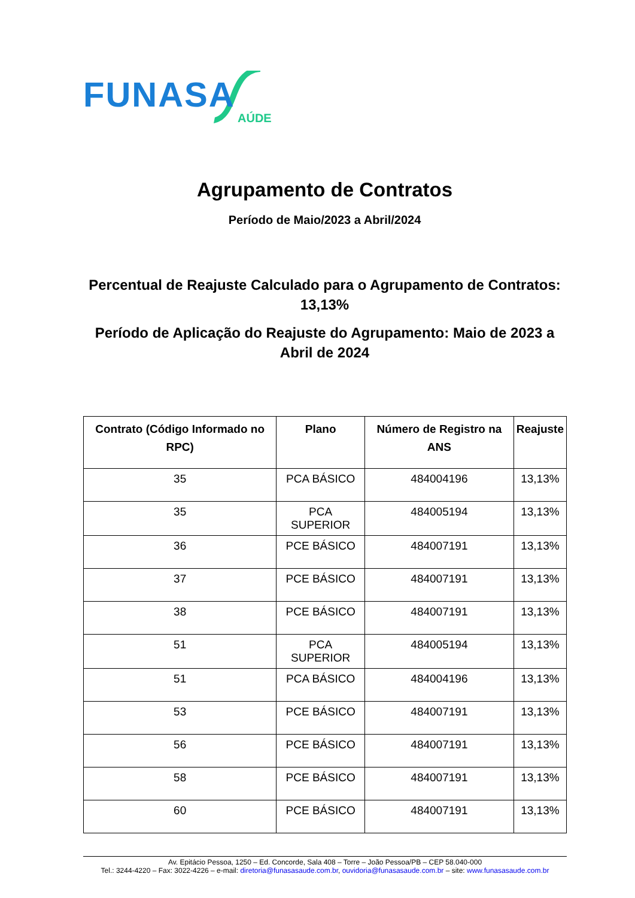FUNASA
AÚDE
Agrupamento de Contratos
Período de Maio/2023 a Abril/2024
Percentual de Reajuste Calculado para o Agrupamento de Contratos: 13,13%
Período de Aplicação do Reajuste do Agrupamento: Maio de 2023 a Abril de 2024
| Contrato (Código Informado no RPC) | Plano | Número de Registro na ANS | Reajuste |
| --- | --- | --- | --- |
| 35 | PCA BÁSICO | 484004196 | 13,13% |
| 35 | PCA SUPERIOR | 484005194 | 13,13% |
| 36 | PCE BÁSICO | 484007191 | 13,13% |
| 37 | PCE BÁSICO | 484007191 | 13,13% |
| 38 | PCE BÁSICO | 484007191 | 13,13% |
| 51 | PCA SUPERIOR | 484005194 | 13,13% |
| 51 | PCA BÁSICO | 484004196 | 13,13% |
| 53 | PCE BÁSICO | 484007191 | 13,13% |
| 56 | PCE BÁSICO | 484007191 | 13,13% |
| 58 | PCE BÁSICO | 484007191 | 13,13% |
| 60 | PCE BÁSICO | 484007191 | 13,13% |
Av. Epitácio Pessoa, 1250 – Ed. Concorde, Sala 408 – Torre – João Pessoa/PB – CEP 58.040-000
Tel.: 3244-4220 – Fax: 3022-4226 – e-mail: diretoria@funasasaude.com.br, ouvidoria@funasasaude.com.br – site: www.funasasaude.com.br